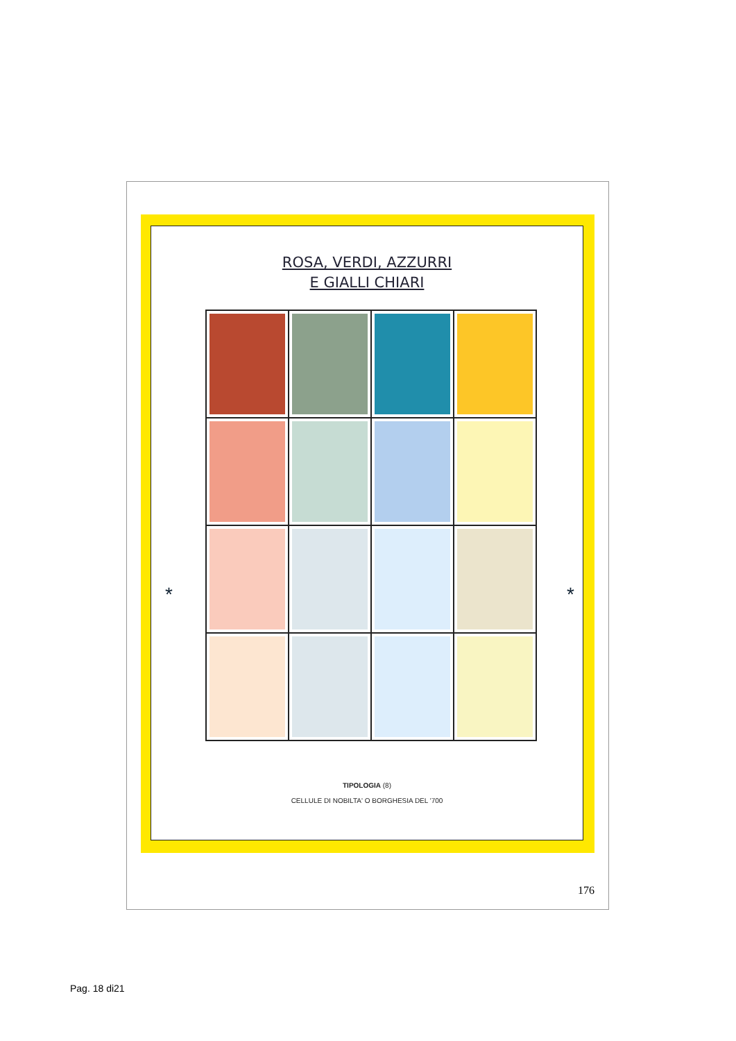ROSA, VERDI, AZZURRI
E GIALLI CHIARI
* *
TIPOLOGIA (8)
CELLULE DI NOBILTA' O BORGHESIA DEL '700
176
Pag. 18 di21